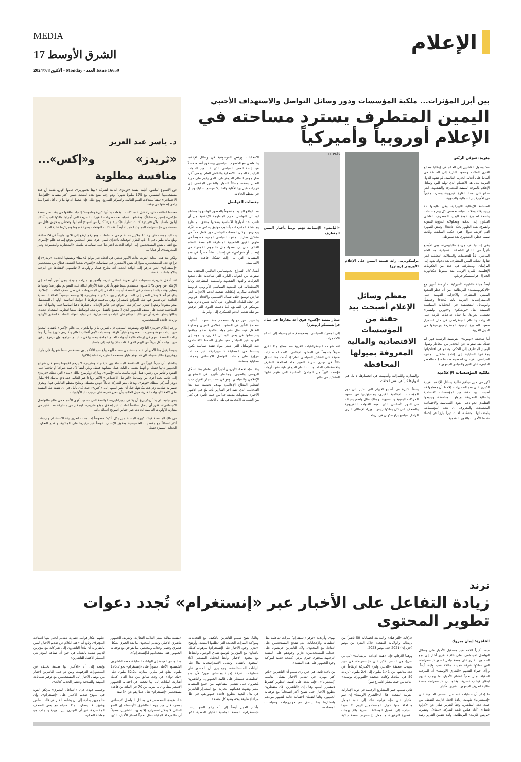MEDIA
17 الشرق الأوسط
الاثنين 2024/7/8 - Monday - العدد Issue 16659
الإعلام
بين أبرز المؤثرات... ملكية المؤسسات ودور وسائل التواصل والاستهداف الأجنبي
اليمين المتطرف يسترد مساحته في الإعلام أوروبياً وأميركياً
مدريد: شوقي الريّس
منذ وصول الفاشيين إلى الحكم في إيطاليا مطالع القرن الفائت، وصعود النازية إلى السلطة في ألمانيا على أعتاب الحرب العالمية، لم تشهد الدول الغربية مثل هذا الاهتمام الذي توليه اليوم وسائل الإعلام بالموجة اليمينية المتطرفة والشعبوية، التي تتداع على امتداد القارة الأوروبية، وتضرب جذوراً في الأميركتين الشمالية والجنوبية.
الصحافة الإيطالية الليبرالية، وفي طليعتها «لا ريبوبليكا» و«لا ستامبا»، تخصص كل يوم مساحات واسعة لظاهرة عودة اليمين المتطرف، الفاشي الجذور، إلى الحكم، ومحاولاته الدؤوبة للتمويه والتبرج، بغية الظهور بحلّة الاعتدال ونفض الصورة التي لازمته طوال فترة حكمه السابقة، وكانت سبب حظره الدستوري بعد سقوطه.
وفي إسبانيا تفرد جريدة «الباييس»، وهي الأوسع تأثيراً في البلدان الناطقة بالإسبانية، منذ العام الماضي، باباً للتحقيقات والمقالات التحليلية التي تتناول نشاط اليمين المتطرف بعد دخوله بقوة إلى البرلمان، ومشاركته في عدد من الحكومات الإقليمية، للمرة الأولى، منذ سقوط ديكتاتورية الجنرال فرانسيسكو فرنكو.
أيضاً مجلة «التايم» الأميركية تحذّر منذ أشهر، مع «الإيكونوميست» البريطانية، من أن خطر الصعود اليميني المتطرف والأحزاب القومية على الديمقراطيات الغربية بات مُحدقاً وحقيقياً. والوسائل المتخصصة في التحليلات السياسية العميقة مثل «بوليتيكو» و«فورين بوليسي» تخشى، بدورها، ما تعدّه تداعيات كارثية على الحريات والنظام الديمقراطي في حال استمرار صعود الظاهرة اليمينية المتطرفة ورسوخها في الدول الغربية.
أما صحيفة «لوموند» الفرنسية الرصينة فهي لم تنفكّ منذ سنوات عن التحذير من مخاطر وصول اليمين المتطرف إلى الحكم، وتدعو في افتتاحياتها ومقالاتها التحليلية إلى إعادة تشكيل المشهد السياسي الفرنسي، لتحصينه ضد ما سمّته «الخطر الداهم» على القيم والمبادئ الجمهورية.
ملكية المؤسسات الإعلامية
لكن في حين تتوافق غالبية وسائل الإعلام الغربية الكبرى على هذه التحذيرات، يُلاحظ أن معظمها قد أصبحت بيد حفنة من المؤسسات الاقتصادية والمالية المعروفة بميولها المحافظة، وجنوحها التقليدي نحو دعم القوى السياسية والاجتماعية المتشددة. والمعروف أن هذه المؤسسات، وامتداداتها المتشعّبة، لعبت دوراً بارزاً في إخماد نشاط الأحزاب والقوى التقدمية
برلسكوني... رائد هيمنة اليمين على الإعلام الأوروبي (رويترز)
معظم وسائل الإعلام أصبحت بيد حفنة من المؤسسات الاقتصادية والمالية المعروفة بميولها المحافظة
واليسارية والليبرالية وأسهمت في انحسارها، لا بل في انهيارها كلياً في بعض الحالات.
وحقاً، كثيرة هي أصابع الاتهام التي تشير إلى دور المؤسسات الإعلامية الكبرى، ومسؤوليتها عن صعود الحركات اليمينية والشعبوية. وهناك مثال واضح يتجسّد في الدور الأساسي الذي لعبته القنوات التلفزيونية والصحف التي كان يملكها رئيس الوزراء الإيطالي الثري الراحل سيلفيو برلوسكوني في نزوله
EL PAÍS
«الباييس» الإسبانية تهتم يومياً بأخبار اليمين المتطرف
شعار منصة «إكس» فوق أحد مقارها في سان فرانسيسكو (رويترز)
إلى المعترك السياسي، وصعوده فيه، ثم وصوله إلى الحكم ثلاث مرات.
لقد شهدت الديمقراطيات الغربية منذ مطلع هذا القرن تحولاً ملحوظاً في المشهد الإعلامي، كانت له تداعيات عميقة على النقاش السياسي العام؛ إذ أحدث هذا التحوّل خللاً في توازن حرية التعبير جاء لصالحة التطرف والاستقطاب الحاد، وباتت النظم الديمقراطية تشهد أزمات قوّضت كثيراً من المبادئ الأساسية التي تقوم عليها: التشكيك في نتائج
الانتخابات، ورفض الموضوعية في وسائل الإعلام، والتعاطي مع الخصوم السياسيين بوصفهم أعداء، فضلاً عن إباحة العنف السياسي الذي غدا من السمات الرئيسية للحملات الانتخابية والنقاش العام. بمعنى آخر، صار جوهر النظام الديمقراطي، الذي يقوم على حرية التعبير بصفته مدخلاً للحوار والنقاش المفضي إلى قرارات تقبل بها الأقلية والغالبية؛ موضع تشكيك وجدل في معظم الحالات.
منصات التواصل
هذا الواقع الجديد، مشفوعاً بالحضور الواسع والمتعاظم لوسائل التواصل، حرم المنظومة الإعلامية من أن تلعب أحد أدوارها الأساسية بصفتها منتدى للمناظرة ومناقشة المقترحات بأسلوب موثوق يعكس تعدد الآراء ويحترمها. وكان لمنصات التواصل دور فاعل جداً في تشكيل معارك المشهد السياسي الجديد، خصوصاً في ظهور القوى الشعبوية المتطرفة المناهضة للنظام القائم، حتى إن بعضها، مثل «النجوم الخمس» في إيطاليا أو «فوكس» في إسبانيا، نشأ حصراً في هذه المنصات التي ما زالت تشكل قاعدة نشاطها الأساسية.
أيضاً، كان الصراع الجيوسياسي العالمي المحتدم منذ سنوات من العوامل البارزة التي ساعدت على صعود الحركات والقوى الشعبوية واليمينية المتطرفة، وتالياً الاستقطاب في المشهد السياسي الأوروبي. فروسيا الاتحادية سخّرت إمكانات ضخمة لدعم الأحزاب التي تعارض توسيع حلف شمال الأطلسي والاتحاد الأوروبي في اتجاه البلدان المجاورة التي كانت ضمن دائرة نفوذ موسكو في السابق، كما دعمت القوى التي ترفض مواصلة تقديم الدعم العسكري إلى أوكرانيا.
والصين، من جهتها، تستخدم منذ سنوات أساليب متعددة للتأثير في المشهد الإعلامي الغربي ومحاولة التغلغل فيه، مثل نشر مواد إعلامية تدعم مواقفها وسياساتها في بعض الوسائل الكبرى، واللجوء إلى التهديد غير المباشر -عن طريق الضغط الاقتصادي- ضد الوسائل التي تنشر مواد تنتقد سياسة بكين، وتنشط في المضايقة «السيبرانية» عبر حسابات مزوّرة على منصات التواصل الاجتماعي وحملات تضليلية منتظمة.
ولقد تنبّه الاتحاد الأوروبي أخيراً إلى تعاظم هذا التدخّل الروسي والصيني، ومخاطر تأثيره في المشهدين الإعلامي والسياسي. وهو في صدد إنجاز اقتراح جديد لتنظيم القطاع الإعلامي؛ بهدف تحصينه ضد هذا التدخل... الذي تفيد آخر التقارير بأنه بلغ في الأشهر الأخيرة مستويات مقلقة جداً من حيث تأثيره في كثير من العمليات الانتخابية في بلدان الاتحاد.
د. ياسر عبد العزيز
«ثريدز» و«إكس»... منافسة مطلوبة
في الأسبوع الماضي، أتمّت منصة «ثريدز»، التابعة لشركة «ميتا بلاتفورمز»، عامها الأول، مُعلنة أن عدد مستخدميها النشطين بلغ 175 مليوناً شهرياً، وهو رقم يضع هذه المنصة ضمن أكثر منصات «التواصل الاجتماعي» تمتعاً بمعدلات النمو العالية، والتمركز السريع، ومع ذلك، فإن مُجمل أدائها ما زال أقل كثيراً مما رافق إطلاقها من توقعات.
فعندما انطلقت «ثريدز» قبل عام، كانت التوقعات بشأنها كبيرة وطموحة؛ إذ جاء إطلاقها في وقت تعثر منصة «إكس» («تويتر» سابقاً)، وفقدانها الاتجاه، تحت ضربات التغيرات السريعة التي أجراها مالكها الجديد آنذاك إيلون ماسك. ولأن «ثريدز» كانت تشارك «إكس» جزءاً كبيراً من أنموذج أعمالها، وتحظى بمخزون هائل من مستخدمي «إنستغرام» المملوك لـ«ميتا» أيضاً، فقد كانت التوقعات بسرعة نموها وتمركزها عالية للغاية.
ولذلك، جمعت «ثريدز» 10 ملايين مستخدم في 7 ساعات، وهو رقم ارتفع إلى ثلاثين مليوناً في 24 ساعة، وبلغ مائة مليون في 5 أيام، ليعزّز التوقعات باختراق كبير، أغرى بعض المحللين بتوقع إطاحة عالم «إكس»، مع انتقال بعض المستخدمين إلى الوافد الجديد، اعتراضاً على سياسات ماسك «المتضاربة والمتسرعة وغير المدروسة»، أو عقاباً له.
ولكن بعد هذه البداية القوية، بدأت الأمور تمضي في اتجاه غير مواتٍ لـ«ميتا» ومنصتها الجديدة «ثريدز»؛ إذ تراجع عدد المستخدمين، بموازاة بعض الاستقرار في سياسات «إكس»، بعدما اكتشف قطاع من مستخدمي «إنستغرام» الذين هرعوا إلى الوافد الجديد، أنه يطرح قضايا وأولويات لا تناسبهم، لابتعادها عن الترفيه والاهتمامات الخاصة.
لقد أدخل «ثريدز» تحسينات على تجربة التفاعل عبره، وألحق بها ميزات جديدة، وهي أمور أوصلته إلى الإعلان عن وجود 175 مليون مستخدم نشط شهرياً، لكن بقية الأرقام الدالة على النمو لم تظهر بعد؛ ومنها ما يتعلق بوقت بقاء المستخدم في المنصة، أو بنسبة الدخل إلى المصروفات، في ظل ضعف العائدات الإعلانية. والواقع أنه لا يمكن النظر إلى التسابق الراهن بين «إكس» و«ثريدز» إلا بوصفه تجسيداً للحالة التنافسية الدائمة التي تعيش فيها تلك المواقع باستمرار؛ وهي منافسة تؤطرها 3 عوامل أساسية: أولها أن المستقبل يبدو مفتوحاً ومُجهزاً لتعزيز تمركز تلك المواقع في عالم الإعلام، باعتبارها لاعباً أساسياً فيه. وثانيها أن تلك المنافسة تعتمد على شغف الجمهور الذي لا ينقطع بالتنقل بين هذه الوسائط، سعياً لتجارب استخدام جديدة. وثالثها يتعلق بقدرة أي من تلك المواقع على الثبات والاستمرارية، عبر توليد العوائد المناسبة لتحقيق الأرباح، وزيادة قاعدة المستخدمين.
ورغم إطلاق «ثريدز» الناجح، وصعودها المبدئي، فإن كثيرين ما زالوا يلجون إلى عالم «إكس» بانتظام، ليجدوا فيها بيانات مهمة وتصريحات حصرية وأخباراً فارقة، وحسابات لأهم أقطاب العالم وأكثرهم شهرة وتأثيراً. وما زالت المنصة تسهم في إرساء قائمة أولويات العالم الجادة، وحصتها في ذلك لم تتراجع، وإن تزعزع اليقين فيها، وباتت أقل بريقاً من اليوم الذي انتقلت ملكيتها فيه إلى ماسك.
وبينما يقول هذا الأخير أن عدد مستخدمي منصته اليوم يبلغ نحو 600 مليون مستخدم نشط شهرياً، فإن مارك زوكربيرغ مالك «ميتا» كان قد توقع مليار مستخدم لـ«ثريدز» غداة إطلاقها.
والشاهد أن جزءاً كبيراً من المنافسة المشتعلة بين «إكس» و«ثريدز» لا يرجع لكونهما يستهدفان شرائح الجمهور ذاتها فقط، أو أنهما يعتمدان آليات عمل مشابهة فقط، ولكن أيضاً لأن ثمة صراعاً أو تنافساً على النفوذ والتأثير بين رجلين؛ هما إيلون ماسك مالك «إكس»، ومارك زوكربيرغ مالك «ميتا» التي تمتلك «ثريدز» إلى جانب نخبة أخرى من وسائط «التواصل الاجتماعي» الأكثر رواجاً عبر العالم. فقد دفع ماسك 44 مليار دولار أميركي ليمتلك «تويتر»، ويدخل مقر الشركة حاملاً حوض مغسلة، ويطيح معظم العاملين فيها، ويجري تغييرات صادمة زعزعت مكانتها، قبل أن يغير اسمها إلى «إكس»؛ حيث كان يأمل في أن تضعه تلك المنصة على لائحة الأولويات الخبرية حول العالم، وأن تتعزز قدرته على ترتيب تلك الأولويات.
ومن جانبه، لم يشأ زوكربيرغ أن يكتفي بإمبراطوريته الواسعة التي تتضمن أقوى الأسماء في عالم «التواصل الاجتماعي»، فقرر أن يدخل منافساً لماسك عبر إطلاق موقع «ثريدز»، ليتمكن من مشاركة هذا الأخير في مقاربة الأولويات العالمية الجادة، عبر اقتباس أنموذج أعماله ذاته.
في تلك المنافسة فوائد كبيرة للمستخدمين بكل تأكيد؛ خصوصاً إذا امتدت لتعزيز بيئة الاستخدام، وارتبطت أكثر اتساقاً مع مقتضيات الخصوصية وحقوق الإنسان، عوضاً عن تركيزها على الجاذبية، وتقديم التجارب الجذابة المميزة فقط.
ترند
زيادة التفاعل على الأخبار عبر «إنستغرام» تُجدد دعوات تطوير المحتوى
القاهرة: إيمان مبروك
تجدد أخيراً الكلام عن مستقبل الأخبار على وسائل التواصل الاجتماعي، على خلفية تقرير أشار إلى نمو المحتوى الخبري على منصة تبادل الصور «إنستغرام»، التي تملكها شركة «ميتا» مالكة «فيسبوك» أيضاً. ورأى خبراء التقتهم «الشرق الأوسط» أن المرحلة المقبلة تمثل تحدياً لصُناع الأخبار، ما يوجب عليهم ابتكار قوالب عصرية، وقالوا إن «إنستغرام» منصة مثالية لتعريف الجمهور بناشري الأخبار.
ما يُذكر أن حسابات عدد من الصحف العالمية على «إنستغرام» شهدت زيادة لافتة، قاربت الضعف من حيث عدد المتابعين، وفقاً لتقرير صادر عن «كراود تانغل» (أداة قياس تابعة لشركة «ميتا»)، ونشرته «بريس غازيت» البريطانية. ولقد تضمن التقرير رصد حركات «الترافيك» والمتابعة لحسابات 50 ناشراً بين بريطانيا والولايات المتحدة خلال الفترة من يونيو (حزيران) 2021 حتى يونيو 2023.
ووفقاً للأرقام، فإن «هيئة الإذاعة البريطانية» (بي بي سي)، هي الناشر الأكبر على «إنستغرام»، في حين شهدت صحيفة «الديلي واير» الأميركية ارتفاعاً في عدد متابعيها من 1.41 مليون إلى 2.4 مليون (بزيادة 59 في المائة)، وكانت صحيفة «النيويورك بوست» الثالثة من حيث معيار الأسرع نمواً.
هاني سيمو، خبير المشاريع الرقمية في دولة الإمارات العربية المتحدة، قال لـ«الشرق الأوسط» إن نمو الأخبار على «إنستغرام» عائد إلى عدة عوامل متداخلة، منها «ميل المستخدمين اليوم، لا سيما الشباب، إلى تفضيل الوسائط البصرية والفيديوهات القصيرة الترفيهية، ما جعل (إنستغرام) منصة جاذبة لهم». وأردف: «توفر (إنستغرام) ميزات تفاعلية مثل التعليقات والإعجابات التي تشجع المستخدمين على التفاعل مع المحتوى. ولأن الناشرين حريصون على اجتذاب المستخدمين؛ عزّزوا وجودهم على المنصة الترفيهية بمحتوى خبري مرئي، كنتيجة حتمية لمواكبة وجود الجمهور على هذه المنصة».
من ناحية ثانية، في حين رأى سيمو أن الناشرين «باتوا أكثر مهارة في تقديم الأخبار بشكل يناسب (إنستغرام)»، فإنه شدد على أهمية التطوير كشرط لاستمرار النمو، وقال إن «الناشرين الآن مضطرون لتطويع الأخبار حتى تصبح أكثر انسجاماً مع توقعات الجمهور، وثانياً لضمان احتمالية عالية لظهور موادهم وانتشارها بما يتسق مع خوارزميات وسياسات المنصات».
وتالياً، نصح سيمو الناشرين بالتكيف مع التحديثات، ومواكبة الميزات الجديدة التي تطلقها المنصة، وأوضح: «تعزيز وجود الأخبار على (إنستغرام) مرهون، كذلك، بالتعاون مع المؤثرين لتوسيع نطاق الوصول والتفاعل مع محتوى الأخبار، وأيضاً التحليل المستمر لأداء المحتوى بانتظام، وتعديل الاستراتيجيات بناءً على البيانات المستخلصة». وهو يرى أن الحضور على «تطبيقات شركة (ميتا) ومنصاتها مهم؛ لأن هذه التطبيقات تسيطر على غالبية الجمهور... والناشرون مُجبرون على تعظيم استفادتهم من جميع المنصات لنشر وتقوية علاماتهم التجارية، مع استمرار الناشرين في بذل الجهد لتطويع قاعدة جمهورهم، في ظل مراعاة طبيعة وخصوصية كل منصة».
وأشار الخبير أيضاً إلى أنه رغم النمو ليست «إنستغرام» المنصة المناسبة للأخبار الحظية، لكنها «منصة مثالية لنشر العلامة التجارية، وتعريف الجمهور بناشري الأخبار، وتقديم المحتوى ما بعد الخبري بشكل عصري وقصير وجذاب ومختصر، بما يتوافق مع توقعات الجمهور عند استخدامهم لـ(إنستغرام)».
هذا، ولدى العودة إلى البيانات السابقة، حصد الناشرون الخمسون الأعلى حضوراً على «إنستغرام» نحو 196.7 مليون متابع غير مكرر، مقارنة بـ52.2 مليون على «تيك توك» في وقت سابق من هذا العام. كذلك أشارت البيانات إلى أنها نجحت في اجتذاب الجمهور الأصغر سناً، وأن ما يقرب من 70 في المائة من قاعدة مستخدمي «إنستغرام» تقل أعمارهم عن 34 سنة.
خالد فودة، المتخصص في وسائل التواصل الاجتماعي بمصر، قال من جهته لـ«الشرق الأوسط» إن النمو الحالي لا يمكن استمراره إلا بجهود الناشرين، مضيفاً أن «المرحلة المقبلة تمثل تحدياً لصناع الأخبار، الذين عليهم ابتكار قوالب عصرية لتقديم الخبر، منها (صناعة المؤثر)». وتابع أنه «عند الكلام عن تقديم الأخبار، ليس بالضرورة أن يلجأ الناشرون إلى شراكات مع مؤثرين لديهم شعبية بالفعل، في حين أن صناعة المؤثر هي المسار الأفضل للناشرين».
ولفت إلى أن «الأخبار لها طبيعة تختلف عن المنشورات الترفيهية، ومن ثم على الناشرين اختيار من يوصل الأخبار إلى المستخدمين مع توفير ضمانات المهنية والصدقية وعنصر الجذب كذلك».
وحسب فودة، فإن «التفاعل البصري» مرتكز القوة في نموذج تقديم الأخبار على «إنستغرام»، وإن «الجمهور بحاجة إلى أن يشاهد الخبر في قالب سلس وشيق. قد يتضارب هذا الاتجاه مع بعض الصحف المخضرمة، غير أن التوازن بين المهنية والجذب هو معادلة النجاح».